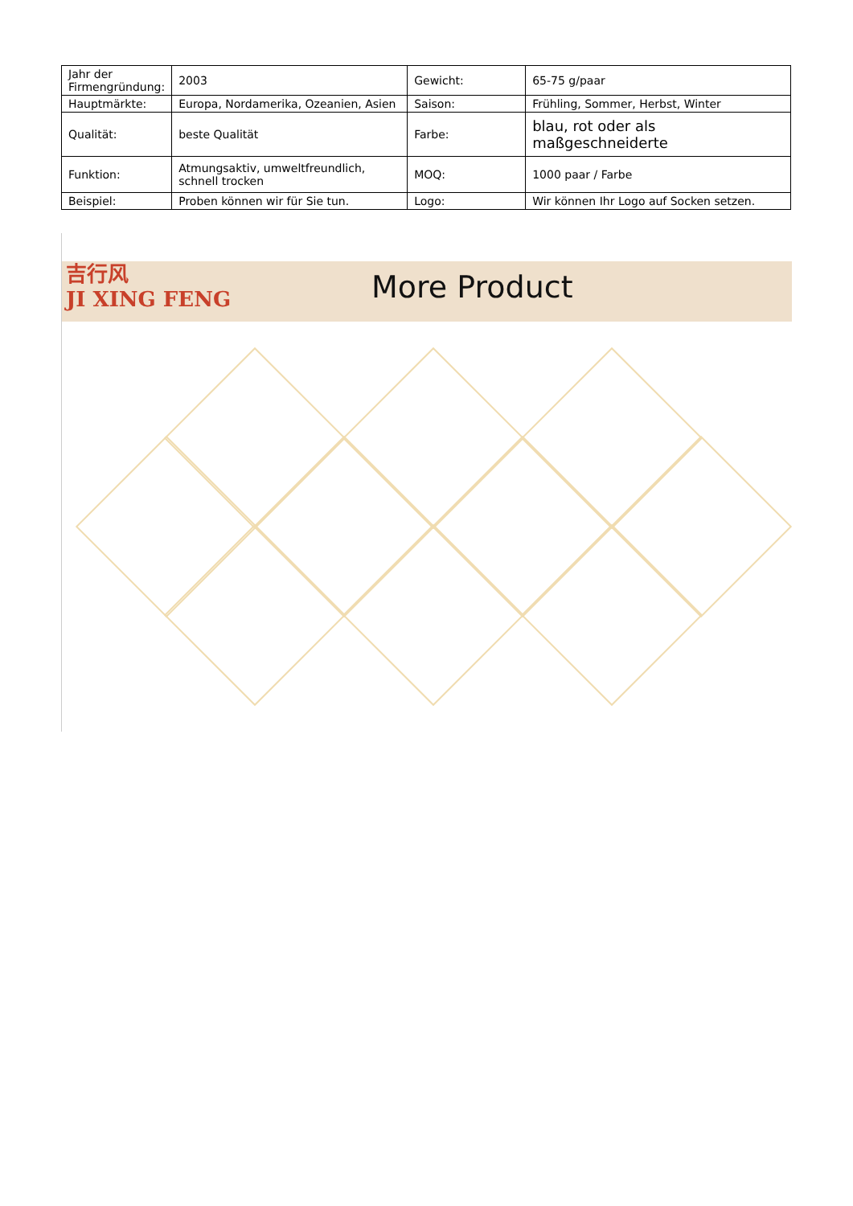| Jahr der Firmengründung: | 2003 | Gewicht: | 65-75 g/paar |
| Hauptmärkte: | Europa, Nordamerika, Ozeanien, Asien | Saison: | Frühling, Sommer, Herbst, Winter |
| Qualität: | beste Qualität | Farbe: | blau, rot oder als maßgeschneiderte |
| Funktion: | Atmungsaktiv, umweltfreundlich, schnell trocken | MOQ: | 1000 paar / Farbe |
| Beispiel: | Proben können wir für Sie tun. | Logo: | Wir können Ihr Logo auf Socken setzen. |
吉行风
JI XING FENG
More Product